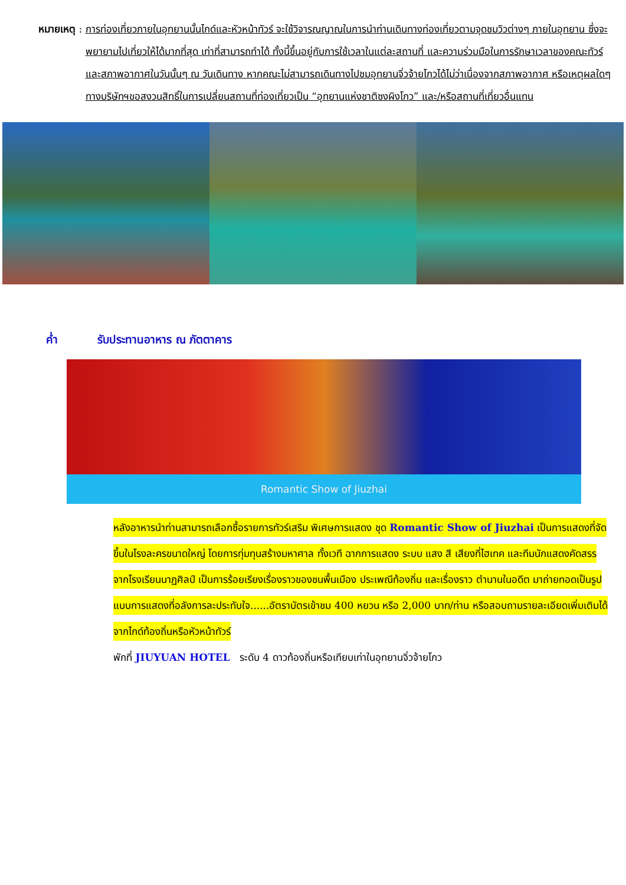หมายเหตุ : การท่องเที่ยวภายในอุทยานนั้นไกด์และหัวหน้าทัวร์ จะใช้วิจารณญาณในการนำท่านเดินทางท่องเที่ยวตามจุดชมวิวต่างๆ ภายในอุทยาน ซึ่งจะพยายามไปเที่ยวให้ได้มากที่สุด เท่าที่สามารถทำได้ ทั้งนี้ขึ้นอยู่กับการใช้เวลาในแต่ละสถานที่ และความร่วมมือในการรักษาเวลาของคณะทัวร์ และสภาพอากาศในวันนั้นๆ ณ วันเดินทาง หากคณะไม่สามารถเดินทางไปชมอุทยานจิ่วจ้ายโกวได้ไม่ว่าเนื่องจากสภาพอากาศ หรือเหตุผลใดๆ ทางบริษัทฯขอสงวนสิทธิ์ในการเปลี่ยนสถานที่ท่องเที่ยวเป็น “อุทยานแห่งชาติซงผิงโกว” และ/หรือสถานที่เที่ยวอื่นแทน
ค่ำ รับประทานอาหาร ณ ภัตตาคาร
Romantic Show of Jiuzhai
หลังอาหารนำท่านสามารถเลือกซื้อรายการทัวร์เสริม พิเศษการแสดง ชุด Romantic Show of Jiuzhai เป็นการแสดงที่จัดขึ้นในโรงละครขนาดใหญ่ โดยการทุ่มทุนสร้างมหาศาล ทั้งเวที ฉากการแสดง ระบบ แสง สี เสียงที่ไฮเทค และทีมนักแสดงคัดสรรจากโรงเรียนนาฏศิลป์ เป็นการร้อยเรียงเรื่องราวของชนพื้นเมือง ประเพณีท้องถิ่น และเรื่องราว ตำนานในอดีต มาถ่ายทอดเป็นรูปแบบการแสดงที่อลังการละประทับใจ......อัตราบัตรเข้าชม 400 หยวน หรือ 2,000 บาท/ท่าน หรือสอบถามรายละเอียดเพิ่มเติมได้ จากไกด์ท้องถิ่นหรือหัวหน้าทัวร์
พักที่ JIUYUAN HOTEL ระดับ 4 ดาวท้องถิ่นหรือเทียบเท่าในอุทยานจิ่วจ้ายโกว